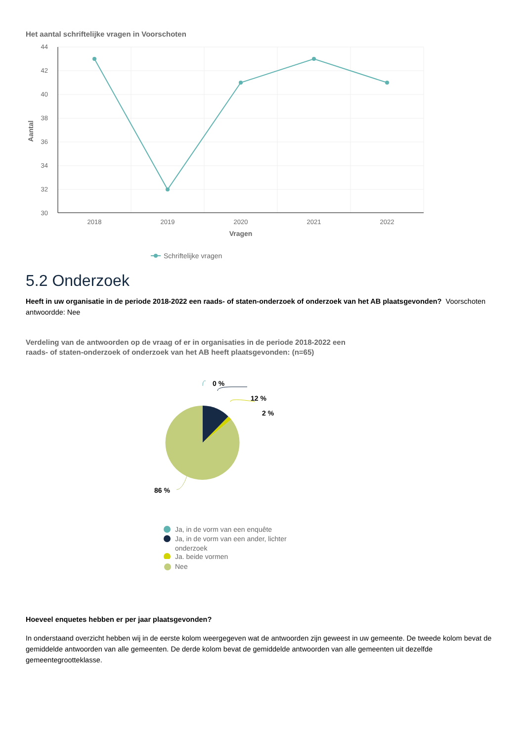Het aantal schriftelijke vragen in Voorschoten
44
42
40
38
36
34
32
30
Aantal
2018
2019
2020
2021
2022
Vragen
Schriftelijke vragen
5.2 Onderzoek
Heeft in uw organisatie in de periode 2018-2022 een raads- of staten-onderzoek of onderzoek van het AB plaatsgevonden? Voorschoten antwoordde: Nee
Verdeling van de antwoorden op de vraag of er in organisaties in de periode 2018-2022 een
raads- of staten-onderzoek of onderzoek van het AB heeft plaatsgevonden: (n=65)
0 %
12 %
2 %
86 %
Ja, in de vorm van een enquête
Ja, in de vorm van een ander, lichter
onderzoek
Ja, beide vormen
Nee
Hoeveel enquetes hebben er per jaar plaatsgevonden?
In onderstaand overzicht hebben wij in de eerste kolom weergegeven wat de antwoorden zijn geweest in uw gemeente. De tweede kolom bevat de gemiddelde antwoorden van alle gemeenten. De derde kolom bevat de gemiddelde antwoorden van alle gemeenten uit dezelfde gemeentegrootteklasse.